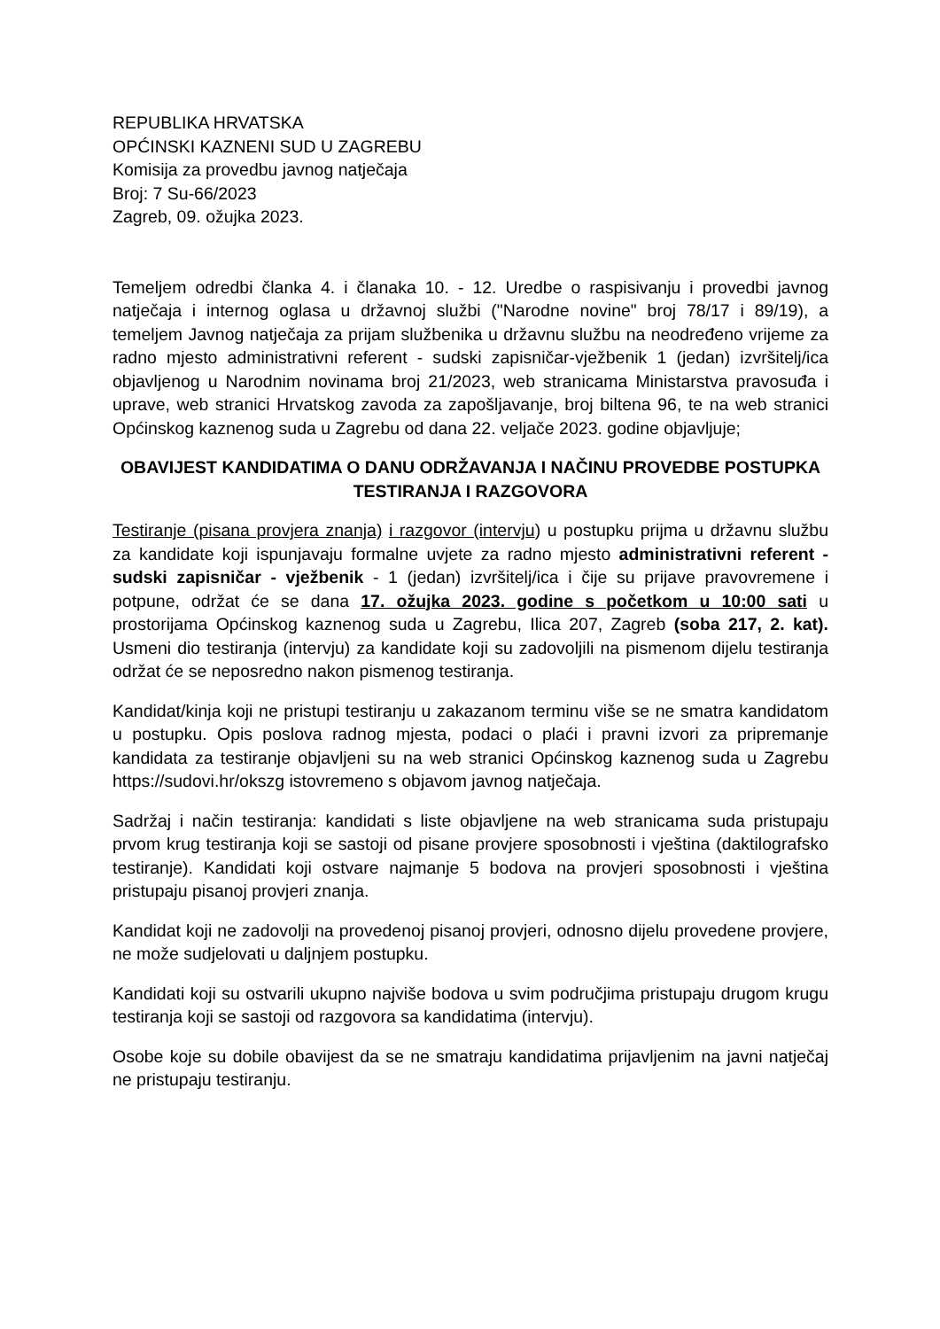REPUBLIKA HRVATSKA
OPĆINSKI KAZNENI SUD U ZAGREBU
Komisija za provedbu javnog natječaja
Broj: 7 Su-66/2023
Zagreb, 09. ožujka 2023.
Temeljem odredbi članka 4. i članaka 10. - 12. Uredbe o raspisivanju i provedbi javnog natječaja i internog oglasa u državnoj službi ("Narodne novine" broj 78/17 i 89/19), a temeljem Javnog natječaja za prijam službenika u državnu službu na neodređeno vrijeme za radno mjesto administrativni referent - sudski zapisničar-vježbenik 1 (jedan) izvršitelj/ica objavljenog u Narodnim novinama broj 21/2023, web stranicama Ministarstva pravosuđa i uprave, web stranici Hrvatskog zavoda za zapošljavanje, broj biltena 96, te na web stranici Općinskog kaznenog suda u Zagrebu od dana 22. veljače 2023. godine objavljuje;
OBAVIJEST KANDIDATIMA O DANU ODRŽAVANJA I NAČINU PROVEDBE POSTUPKA TESTIRANJA I RAZGOVORA
Testiranje (pisana provjera znanja) i razgovor (intervju) u postupku prijma u državnu službu za kandidate koji ispunjavaju formalne uvjete za radno mjesto administrativni referent - sudski zapisničar - vježbenik - 1 (jedan) izvršitelj/ica i čije su prijave pravovremene i potpune, održat će se dana 17. ožujka 2023. godine s početkom u 10:00 sati u prostorijama Općinskog kaznenog suda u Zagrebu, Ilica 207, Zagreb (soba 217, 2. kat). Usmeni dio testiranja (intervju) za kandidate koji su zadovoljili na pismenom dijelu testiranja održat će se neposredno nakon pismenog testiranja.
Kandidat/kinja koji ne pristupi testiranju u zakazanom terminu više se ne smatra kandidatom u postupku. Opis poslova radnog mjesta, podaci o plaći i pravni izvori za pripremanje kandidata za testiranje objavljeni su na web stranici Općinskog kaznenog suda u Zagrebu https://sudovi.hr/okszg istovremeno s objavom javnog natječaja.
Sadržaj i način testiranja: kandidati s liste objavljene na web stranicama suda pristupaju prvom krug testiranja koji se sastoji od pisane provjere sposobnosti i vještina (daktilografsko testiranje). Kandidati koji ostvare najmanje 5 bodova na provjeri sposobnosti i vještina pristupaju pisanoj provjeri znanja.
Kandidat koji ne zadovolji na provedenoj pisanoj provjeri, odnosno dijelu provedene provjere, ne može sudjelovati u daljnjem postupku.
Kandidati koji su ostvarili ukupno najviše bodova u svim područjima pristupaju drugom krugu testiranja koji se sastoji od razgovora sa kandidatima (intervju).
Osobe koje su dobile obavijest da se ne smatraju kandidatima prijavljenim na javni natječaj ne pristupaju testiranju.